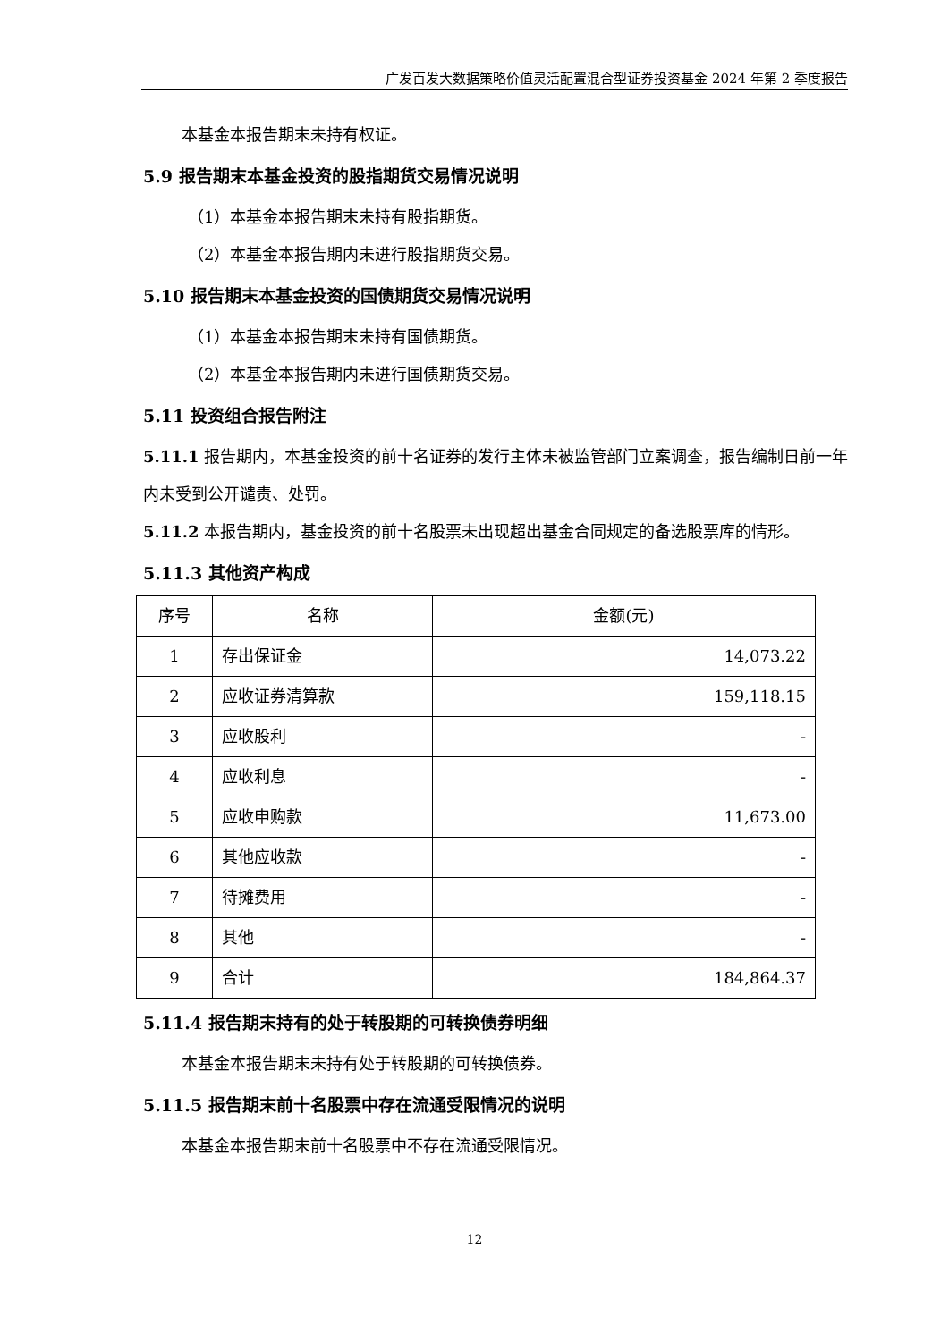广发百发大数据策略价值灵活配置混合型证券投资基金 2024 年第 2 季度报告
本基金本报告期末未持有权证。
5.9 报告期末本基金投资的股指期货交易情况说明
（1）本基金本报告期末未持有股指期货。
（2）本基金本报告期内未进行股指期货交易。
5.10 报告期末本基金投资的国债期货交易情况说明
（1）本基金本报告期末未持有国债期货。
（2）本基金本报告期内未进行国债期货交易。
5.11 投资组合报告附注
5.11.1 报告期内，本基金投资的前十名证券的发行主体未被监管部门立案调查，报告编制日前一年内未受到公开谴责、处罚。
5.11.2 本报告期内，基金投资的前十名股票未出现超出基金合同规定的备选股票库的情形。
5.11.3 其他资产构成
| 序号 | 名称 | 金额(元) |
| --- | --- | --- |
| 1 | 存出保证金 | 14,073.22 |
| 2 | 应收证券清算款 | 159,118.15 |
| 3 | 应收股利 | - |
| 4 | 应收利息 | - |
| 5 | 应收申购款 | 11,673.00 |
| 6 | 其他应收款 | - |
| 7 | 待摊费用 | - |
| 8 | 其他 | - |
| 9 | 合计 | 184,864.37 |
5.11.4 报告期末持有的处于转股期的可转换债券明细
本基金本报告期末未持有处于转股期的可转换债券。
5.11.5 报告期末前十名股票中存在流通受限情况的说明
本基金本报告期末前十名股票中不存在流通受限情况。
12